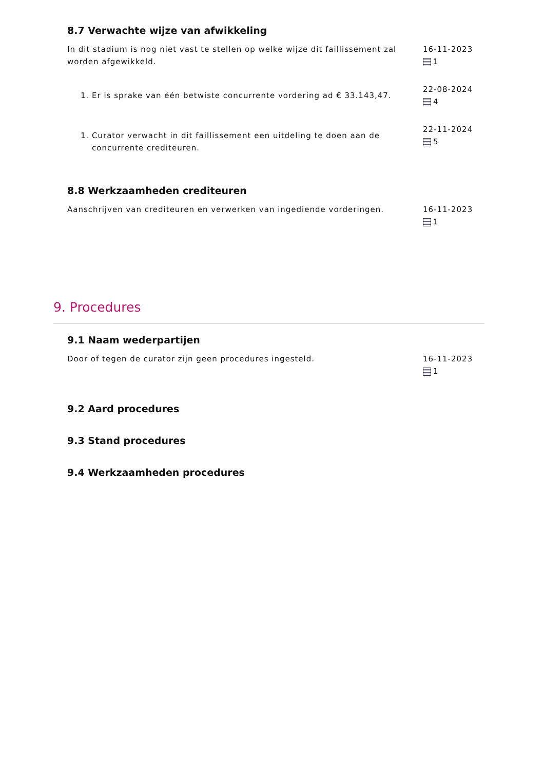8.7 Verwachte wijze van afwikkeling
In dit stadium is nog niet vast te stellen op welke wijze dit faillissement zal worden afgewikkeld.
16-11-2023
1
1. Er is sprake van één betwiste concurrente vordering ad € 33.143,47.
22-08-2024
4
1. Curator verwacht in dit faillissement een uitdeling te doen aan de concurrente crediteuren.
22-11-2024
5
8.8 Werkzaamheden crediteuren
Aanschrijven van crediteuren en verwerken van ingediende vorderingen.
16-11-2023
1
9. Procedures
9.1 Naam wederpartijen
Door of tegen de curator zijn geen procedures ingesteld.
16-11-2023
1
9.2 Aard procedures
9.3 Stand procedures
9.4 Werkzaamheden procedures